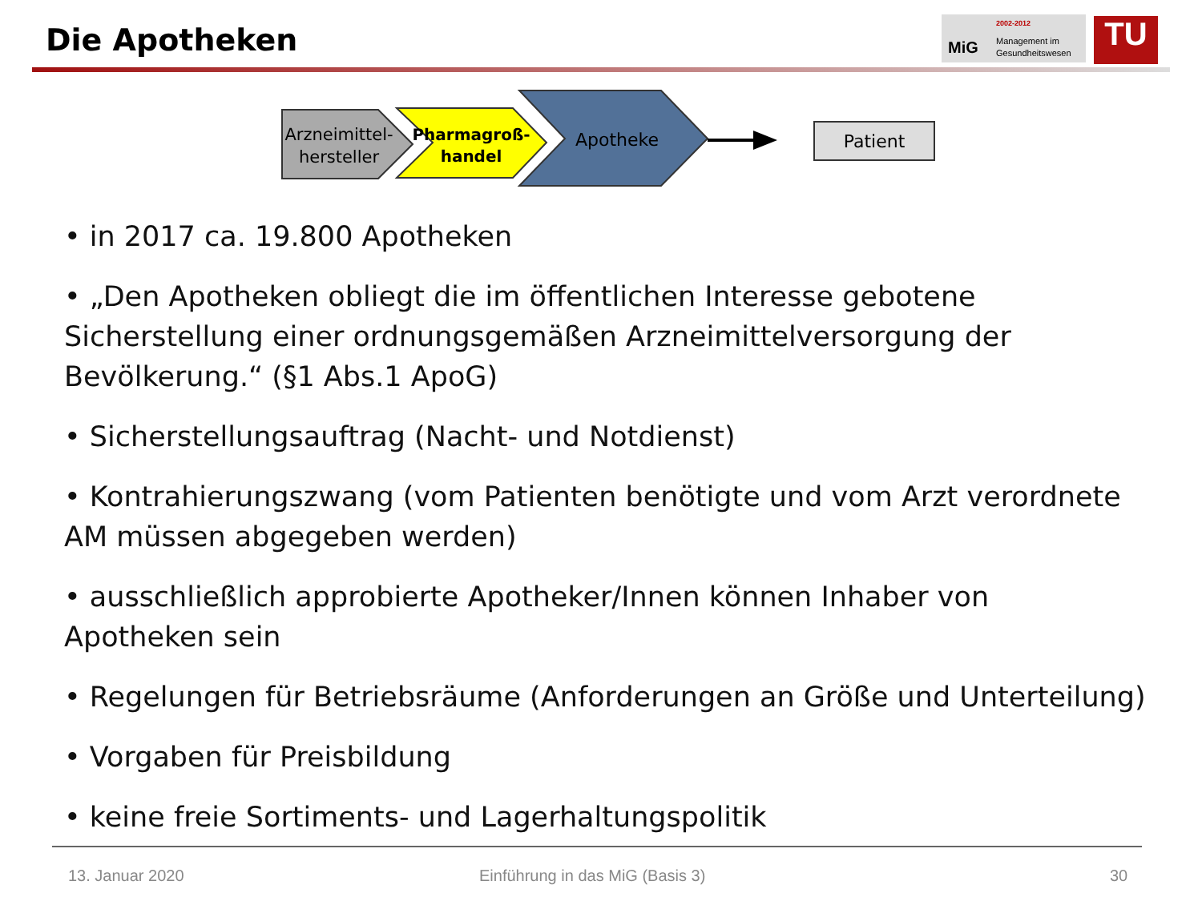Die Apotheken
MiG
2002-2012
Management im
Gesundheitswesen
TU
Arzneimittel-
hersteller
Pharmagroß-
handel
Apotheke
Patient
• in 2017 ca. 19.800 Apotheken
• „Den Apotheken obliegt die im öffentlichen Interesse gebotene Sicherstellung einer ordnungsgemäßen Arzneimittelversorgung der Bevölkerung.“ (§1 Abs.1 ApoG)
• Sicherstellungsauftrag (Nacht- und Notdienst)
• Kontrahierungszwang (vom Patienten benötigte und vom Arzt verordnete AM müssen abgegeben werden)
• ausschließlich approbierte Apotheker/Innen können Inhaber von Apotheken sein
• Regelungen für Betriebsräume (Anforderungen an Größe und Unterteilung)
• Vorgaben für Preisbildung
• keine freie Sortiments- und Lagerhaltungspolitik
13. Januar 2020
Einführung in das MiG (Basis 3)
30